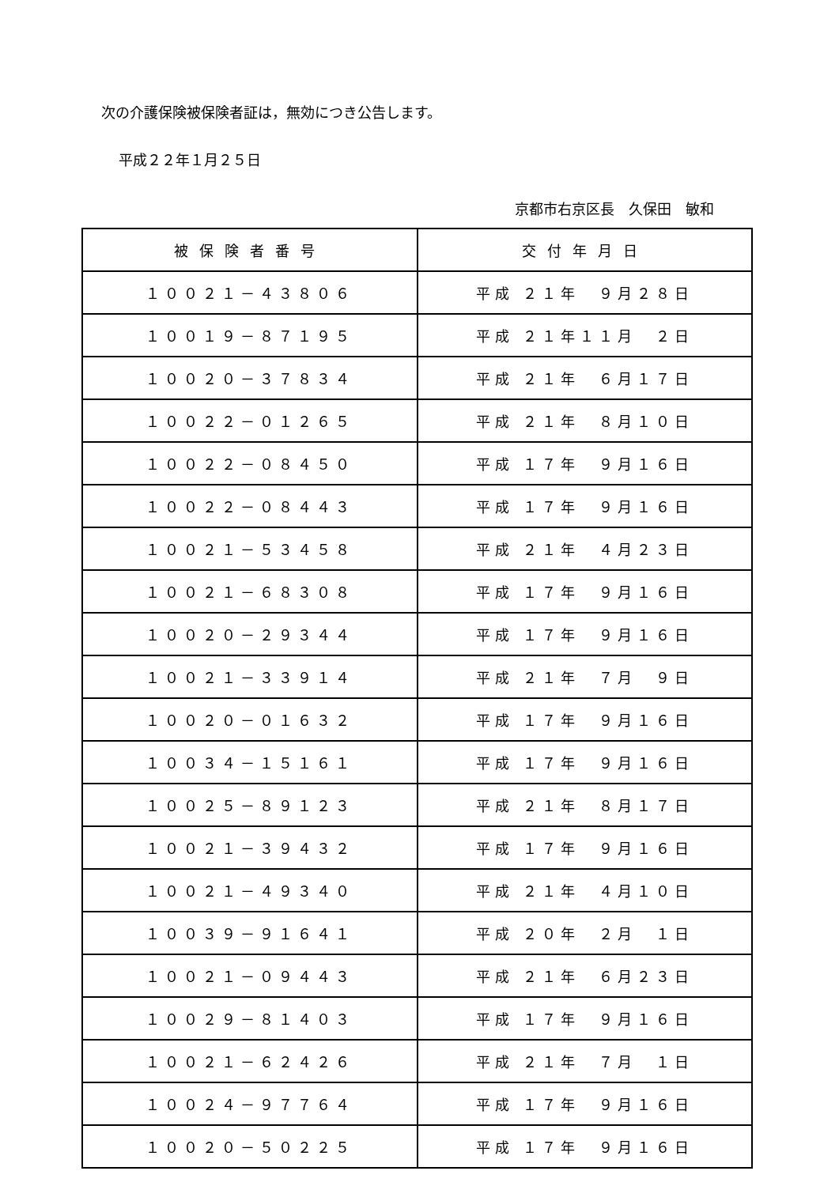次の介護保険被保険者証は，無効につき公告します。
平成２２年１月２５日
京都市右京区長　久保田　敏和
| 被保険者番号 | 交付年月日 |
| --- | --- |
| １００２１－４３８０６ | 平成 ２１年 ９月２８日 |
| １００１９－８７１９５ | 平成 ２１年１１月 ２日 |
| １００２０－３７８３４ | 平成 ２１年 ６月１７日 |
| １００２２－０１２６５ | 平成 ２１年 ８月１０日 |
| １００２２－０８４５０ | 平成 １７年 ９月１６日 |
| １００２２－０８４４３ | 平成 １７年 ９月１６日 |
| １００２１－５３４５８ | 平成 ２１年 ４月２３日 |
| １００２１－６８３０８ | 平成 １７年 ９月１６日 |
| １００２０－２９３４４ | 平成 １７年 ９月１６日 |
| １００２１－３３９１４ | 平成 ２１年 ７月 ９日 |
| １００２０－０１６３２ | 平成 １７年 ９月１６日 |
| １００３４－１５１６１ | 平成 １７年 ９月１６日 |
| １００２５－８９１２３ | 平成 ２１年 ８月１７日 |
| １００２１－３９４３２ | 平成 １７年 ９月１６日 |
| １００２１－４９３４０ | 平成 ２１年 ４月１０日 |
| １００３９－９１６４１ | 平成 ２０年 ２月 １日 |
| １００２１－０９４４３ | 平成 ２１年 ６月２３日 |
| １００２９－８１４０３ | 平成 １７年 ９月１６日 |
| １００２１－６２４２６ | 平成 ２１年 ７月 １日 |
| １００２４－９７７６４ | 平成 １７年 ９月１６日 |
| １００２０－５０２２５ | 平成 １７年 ９月１６日 |